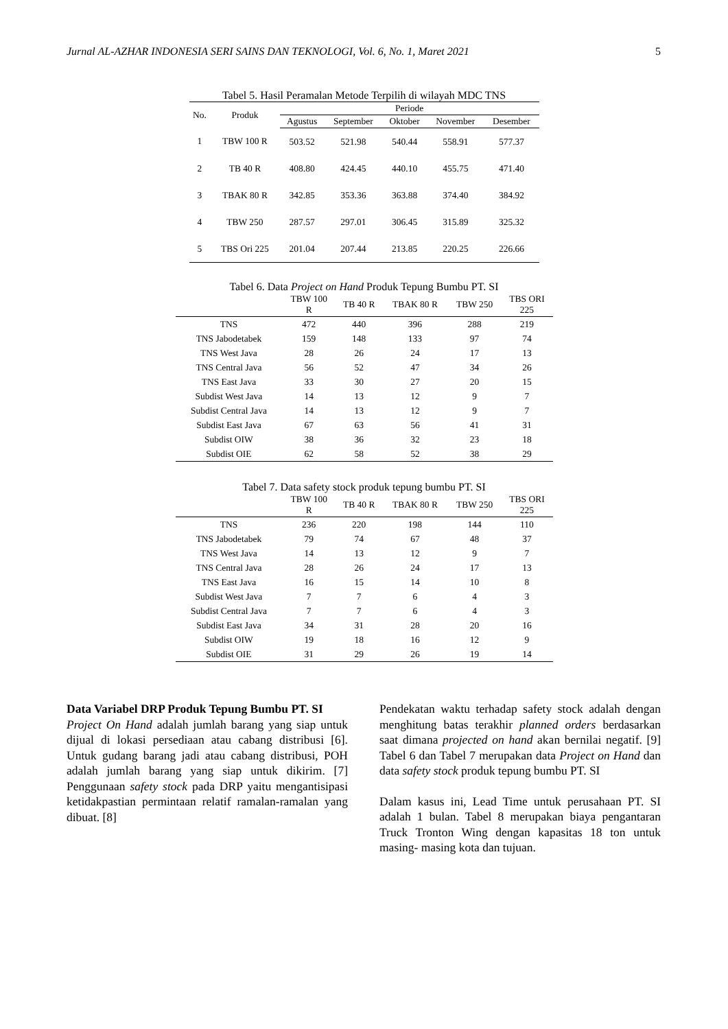Jurnal AL-AZHAR INDONESIA SERI SAINS DAN TEKNOLOGI, Vol. 6, No. 1, Maret 2021 5
Tabel 5. Hasil Peramalan Metode Terpilih di wilayah MDC TNS
| No. | Produk | Periode | | | | |
| --- | --- | --- | --- | --- | --- | --- |
| | | Agustus | September | Oktober | November | Desember |
| 1 | TBW 100 R | 503.52 | 521.98 | 540.44 | 558.91 | 577.37 |
| 2 | TB 40 R | 408.80 | 424.45 | 440.10 | 455.75 | 471.40 |
| 3 | TBAK 80 R | 342.85 | 353.36 | 363.88 | 374.40 | 384.92 |
| 4 | TBW 250 | 287.57 | 297.01 | 306.45 | 315.89 | 325.32 |
| 5 | TBS Ori 225 | 201.04 | 207.44 | 213.85 | 220.25 | 226.66 |
Tabel 6. Data Project on Hand Produk Tepung Bumbu PT. SI
| | TBW 100 R | TB 40 R | TBAK 80 R | TBW 250 | TBS ORI 225 |
| --- | --- | --- | --- | --- | --- |
| TNS | 472 | 440 | 396 | 288 | 219 |
| TNS Jabodetabek | 159 | 148 | 133 | 97 | 74 |
| TNS West Java | 28 | 26 | 24 | 17 | 13 |
| TNS Central Java | 56 | 52 | 47 | 34 | 26 |
| TNS East Java | 33 | 30 | 27 | 20 | 15 |
| Subdist West Java | 14 | 13 | 12 | 9 | 7 |
| Subdist Central Java | 14 | 13 | 12 | 9 | 7 |
| Subdist East Java | 67 | 63 | 56 | 41 | 31 |
| Subdist OIW | 38 | 36 | 32 | 23 | 18 |
| Subdist OIE | 62 | 58 | 52 | 38 | 29 |
Tabel 7. Data safety stock produk tepung bumbu PT. SI
| | TBW 100 R | TB 40 R | TBAK 80 R | TBW 250 | TBS ORI 225 |
| --- | --- | --- | --- | --- | --- |
| TNS | 236 | 220 | 198 | 144 | 110 |
| TNS Jabodetabek | 79 | 74 | 67 | 48 | 37 |
| TNS West Java | 14 | 13 | 12 | 9 | 7 |
| TNS Central Java | 28 | 26 | 24 | 17 | 13 |
| TNS East Java | 16 | 15 | 14 | 10 | 8 |
| Subdist West Java | 7 | 7 | 6 | 4 | 3 |
| Subdist Central Java | 7 | 7 | 6 | 4 | 3 |
| Subdist East Java | 34 | 31 | 28 | 20 | 16 |
| Subdist OIW | 19 | 18 | 16 | 12 | 9 |
| Subdist OIE | 31 | 29 | 26 | 19 | 14 |
Data Variabel DRP Produk Tepung Bumbu PT. SI
Project On Hand adalah jumlah barang yang siap untuk dijual di lokasi persediaan atau cabang distribusi [6]. Untuk gudang barang jadi atau cabang distribusi, POH adalah jumlah barang yang siap untuk dikirim. [7] Penggunaan safety stock pada DRP yaitu mengantisipasi ketidakpastian permintaan relatif ramalan-ramalan yang dibuat. [8]
Pendekatan waktu terhadap safety stock adalah dengan menghitung batas terakhir planned orders berdasarkan saat dimana projected on hand akan bernilai negatif. [9] Tabel 6 dan Tabel 7 merupakan data Project on Hand dan data safety stock produk tepung bumbu PT. SI
Dalam kasus ini, Lead Time untuk perusahaan PT. SI adalah 1 bulan. Tabel 8 merupakan biaya pengantaran Truck Tronton Wing dengan kapasitas 18 ton untuk masing- masing kota dan tujuan.